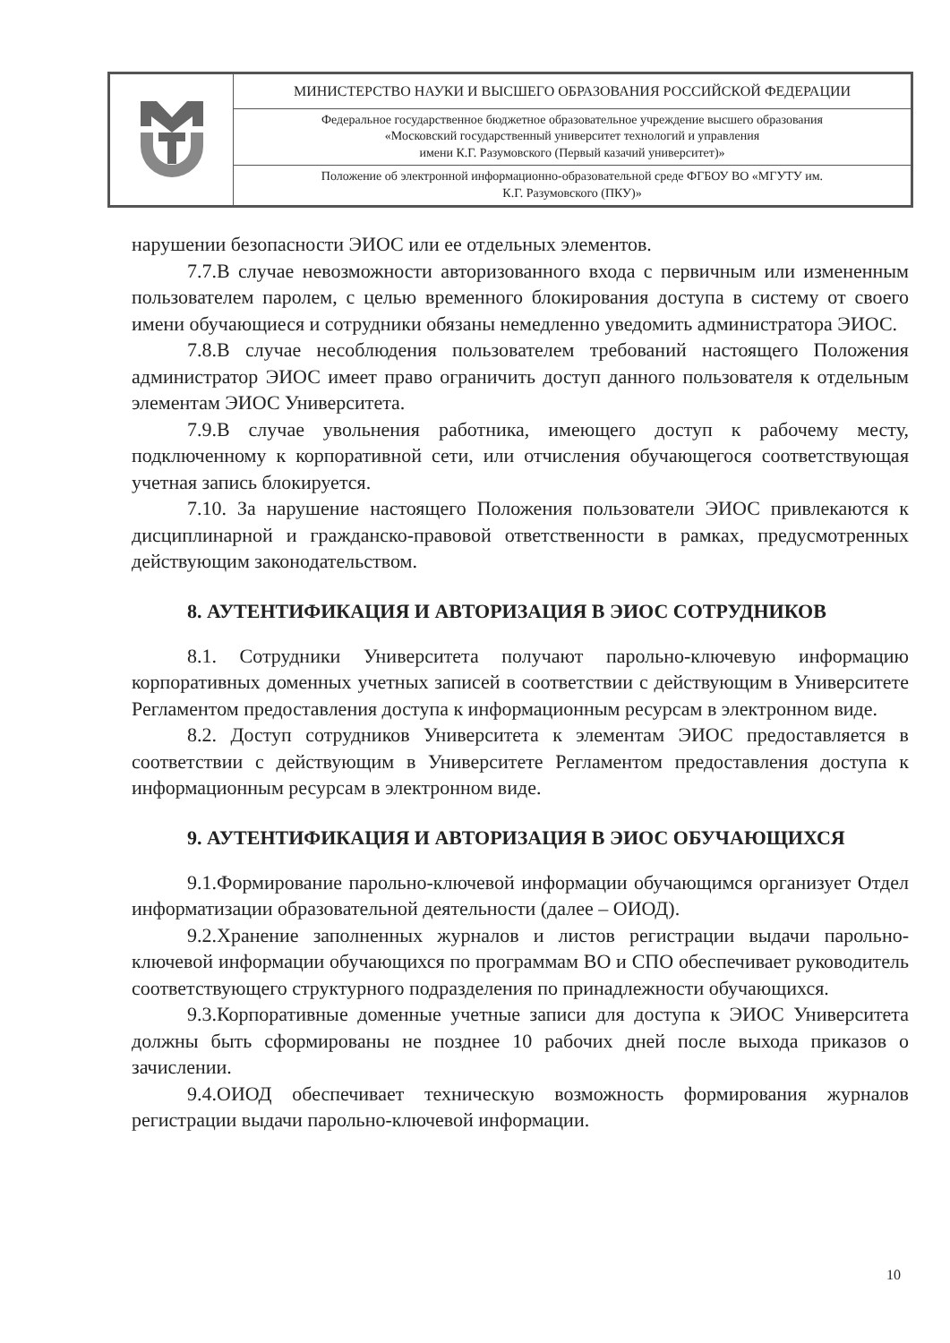| | МИНИСТЕРСТВО НАУКИ И ВЫСШЕГО ОБРАЗОВАНИЯ РОССИЙСКОЙ ФЕДЕРАЦИИ |
| | Федеральное государственное бюджетное образовательное учреждение высшего образования «Московский государственный университет технологий и управления имени К.Г. Разумовского (Первый казачий университет)» |
| | Положение об электронной информационно-образовательной среде ФГБОУ ВО «МГУТУ им. К.Г. Разумовского (ПКУ)» |
нарушении безопасности ЭИОС или ее отдельных элементов.
7.7.В случае невозможности авторизованного входа с первичным или измененным пользователем паролем, с целью временного блокирования доступа в систему от своего имени обучающиеся и сотрудники обязаны немедленно уведомить администратора ЭИОС.
7.8.В случае несоблюдения пользователем требований настоящего Положения администратор ЭИОС имеет право ограничить доступ данного пользователя к отдельным элементам ЭИОС Университета.
7.9.В случае увольнения работника, имеющего доступ к рабочему месту, подключенному к корпоративной сети, или отчисления обучающегося соответствующая учетная запись блокируется.
7.10. За нарушение настоящего Положения пользователи ЭИОС привлекаются к дисциплинарной и гражданско-правовой ответственности в рамках, предусмотренных действующим законодательством.
8. АУТЕНТИФИКАЦИЯ И АВТОРИЗАЦИЯ В ЭИОС СОТРУДНИКОВ
8.1. Сотрудники Университета получают парольно-ключевую информацию корпоративных доменных учетных записей в соответствии с действующим в Университете Регламентом предоставления доступа к информационным ресурсам в электронном виде.
8.2. Доступ сотрудников Университета к элементам ЭИОС предоставляется в соответствии с действующим в Университете Регламентом предоставления доступа к информационным ресурсам в электронном виде.
9. АУТЕНТИФИКАЦИЯ И АВТОРИЗАЦИЯ В ЭИОС ОБУЧАЮЩИХСЯ
9.1.Формирование парольно-ключевой информации обучающимся организует Отдел информатизации образовательной деятельности (далее – ОИОД).
9.2.Хранение заполненных журналов и листов регистрации выдачи парольно-ключевой информации обучающихся по программам ВО и СПО обеспечивает руководитель соответствующего структурного подразделения по принадлежности обучающихся.
9.3.Корпоративные доменные учетные записи для доступа к ЭИОС Университета должны быть сформированы не позднее 10 рабочих дней после выхода приказов о зачислении.
9.4.ОИОД обеспечивает техническую возможность формирования журналов регистрации выдачи парольно-ключевой информации.
10